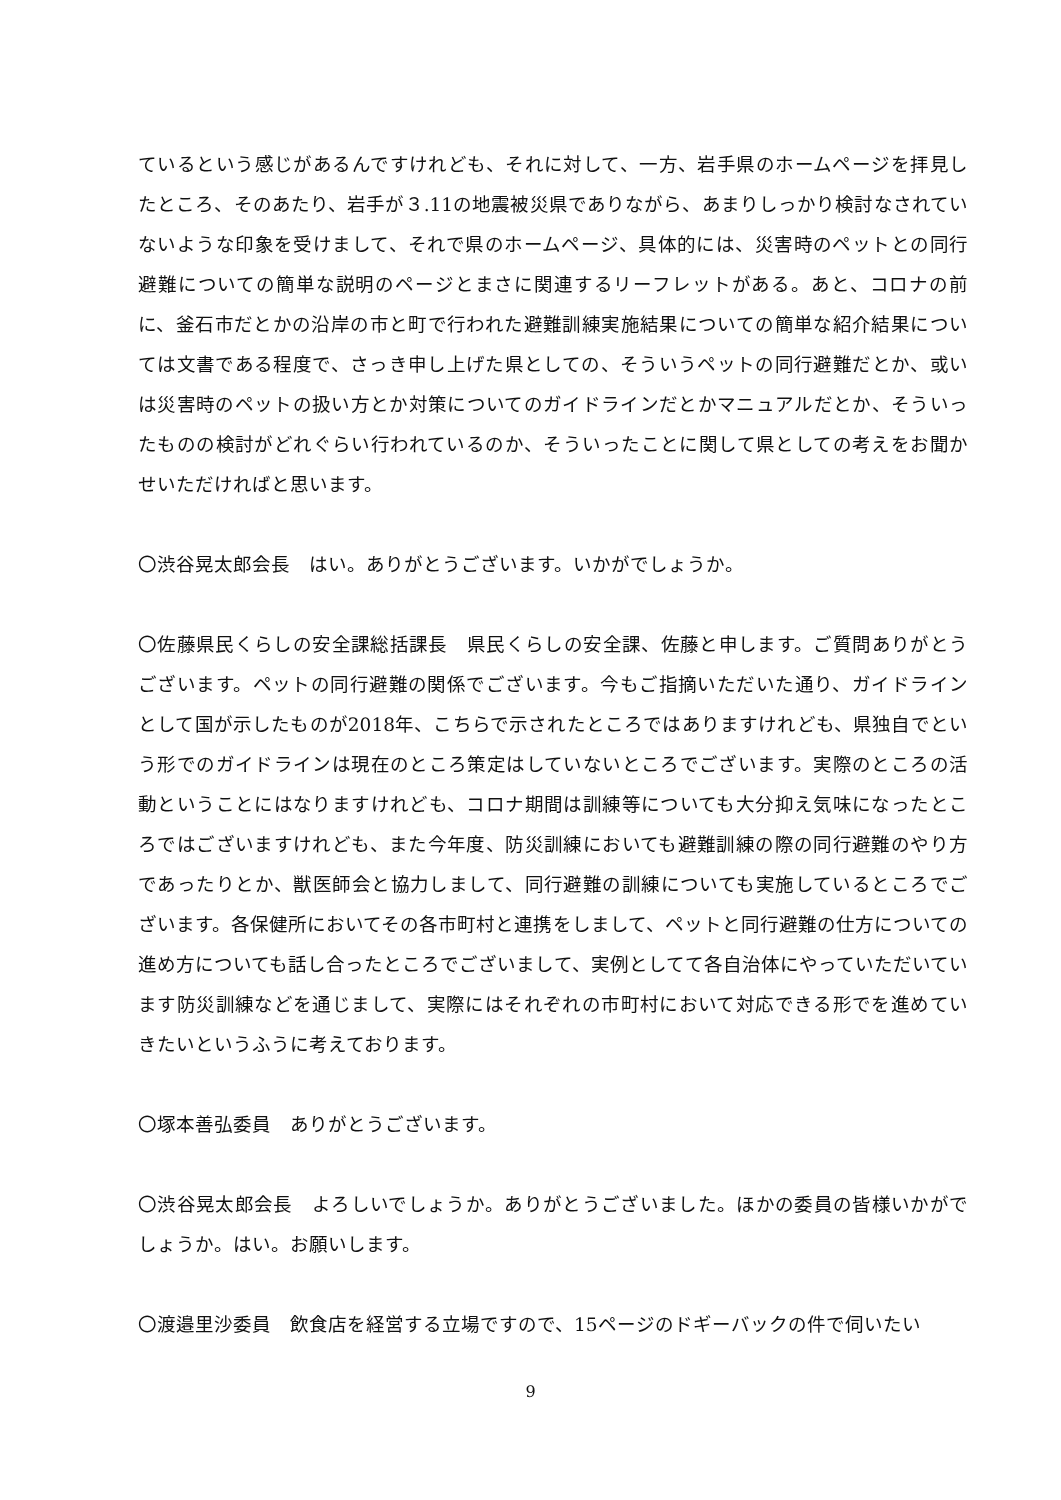ているという感じがあるんですけれども、それに対して、一方、岩手県のホームページを拝見したところ、そのあたり、岩手が３.11の地震被災県でありながら、あまりしっかり検討なされていないような印象を受けまして、それで県のホームページ、具体的には、災害時のペットとの同行避難についての簡単な説明のページとまさに関連するリーフレットがある。あと、コロナの前に、釜石市だとかの沿岸の市と町で行われた避難訓練実施結果についての簡単な紹介結果については文書である程度で、さっき申し上げた県としての、そういうペットの同行避難だとか、或いは災害時のペットの扱い方とか対策についてのガイドラインだとかマニュアルだとか、そういったものの検討がどれぐらい行われているのか、そういったことに関して県としての考えをお聞かせいただければと思います。
〇渋谷晃太郎会長　はい。ありがとうございます。いかがでしょうか。
〇佐藤県民くらしの安全課総括課長　県民くらしの安全課、佐藤と申します。ご質問ありがとうございます。ペットの同行避難の関係でございます。今もご指摘いただいた通り、ガイドラインとして国が示したものが2018年、こちらで示されたところではありますけれども、県独自でという形でのガイドラインは現在のところ策定はしていないところでございます。実際のところの活動ということにはなりますけれども、コロナ期間は訓練等についても大分抑え気味になったところではございますけれども、また今年度、防災訓練においても避難訓練の際の同行避難のやり方であったりとか、獣医師会と協力しまして、同行避難の訓練についても実施しているところでございます。各保健所においてその各市町村と連携をしまして、ペットと同行避難の仕方についての進め方についても話し合ったところでございまして、実例としてて各自治体にやっていただいています防災訓練などを通じまして、実際にはそれぞれの市町村において対応できる形でを進めていきたいというふうに考えております。
〇塚本善弘委員　ありがとうございます。
〇渋谷晃太郎会長　よろしいでしょうか。ありがとうございました。ほかの委員の皆様いかがでしょうか。はい。お願いします。
〇渡邉里沙委員　飲食店を経営する立場ですので、15ページのドギーバックの件で伺いたい
9